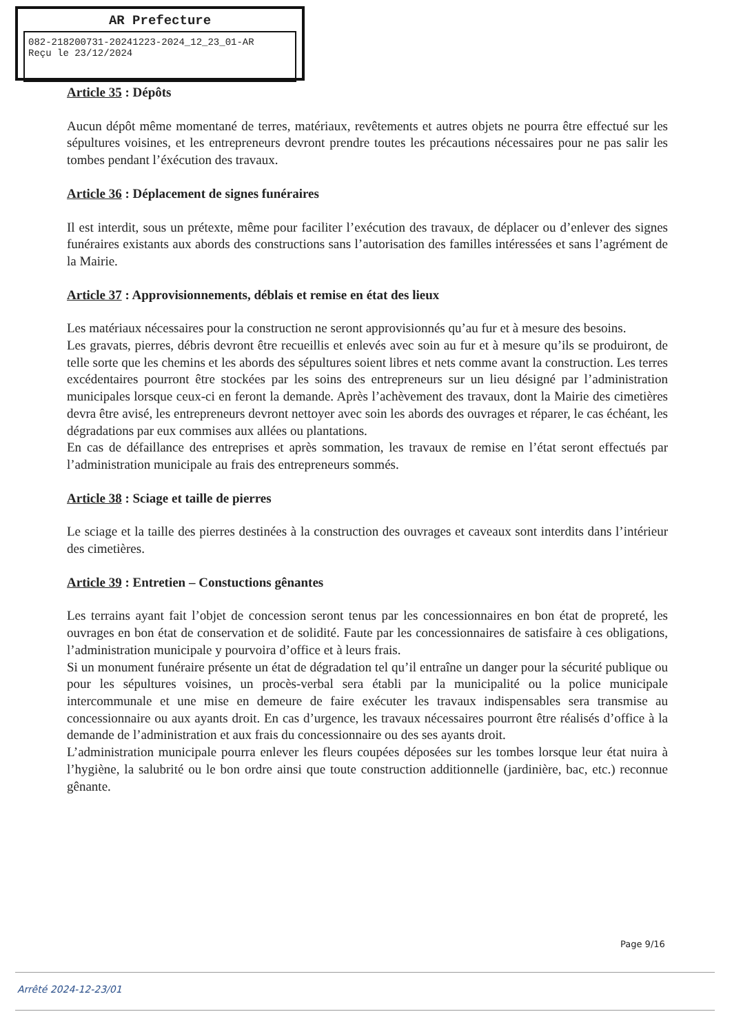AR Prefecture
082-218200731-20241223-2024_12_23_01-AR
Reçu le 23/12/2024
Article 35 : Dépôts
Aucun dépôt même momentané de terres, matériaux, revêtements et autres objets ne pourra être effectué sur les sépultures voisines, et les entrepreneurs devront prendre toutes les précautions nécessaires pour ne pas salir les tombes pendant l’éxécution des travaux.
Article 36 : Déplacement de signes funéraires
Il est interdit, sous un prétexte, même pour faciliter l’exécution des travaux, de déplacer ou d’enlever des signes funéraires existants aux abords des constructions sans l’autorisation des familles intéressées et sans l’agrément de la Mairie.
Article 37 : Approvisionnements, déblais et remise en état des lieux
Les matériaux nécessaires pour la construction ne seront approvisionnés qu’au fur et à mesure des besoins.
Les gravats, pierres, débris devront être recueillis et enlevés avec soin au fur et à mesure qu’ils se produiront, de telle sorte que les chemins et les abords des sépultures soient libres et nets comme avant la construction. Les terres excédentaires pourront être stockées par les soins des entrepreneurs sur un lieu désigné par l’administration municipales lorsque ceux-ci en feront la demande. Après l’achèvement des travaux, dont la Mairie des cimetières devra être avisé, les entrepreneurs devront nettoyer avec soin les abords des ouvrages et réparer, le cas échéant, les dégradations par eux commises aux allées ou plantations.
En cas de défaillance des entreprises et après sommation, les travaux de remise en l’état seront effectués par l’administration municipale au frais des entrepreneurs sommés.
Article 38 : Sciage et taille de pierres
Le sciage et la taille des pierres destinées à la construction des ouvrages et caveaux sont interdits dans l’intérieur des cimetières.
Article 39 : Entretien – Constuctions gênantes
Les terrains ayant fait l’objet de concession seront tenus par les concessionnaires en bon état de propreté, les ouvrages en bon état de conservation et de solidité. Faute par les concessionnaires de satisfaire à ces obligations, l’administration municipale y pourvoira d’office et à leurs frais.
Si un monument funéraire présente un état de dégradation tel qu’il entraîne un danger pour la sécurité publique ou pour les sépultures voisines, un procès-verbal sera établi par la municipalité ou la police municipale intercommunale et une mise en demeure de faire exécuter les travaux indispensables sera transmise au concessionnaire ou aux ayants droit. En cas d’urgence, les travaux nécessaires pourront être réalisés d’office à la demande de l’administration et aux frais du concessionnaire ou des ses ayants droit.
L’administration municipale pourra enlever les fleurs coupées déposées sur les tombes lorsque leur état nuira à l’hygiène, la salubrité ou le bon ordre ainsi que toute construction additionnelle (jardinière, bac, etc.) reconnue gênante.
Page 9/16
Arrêté 2024-12-23/01